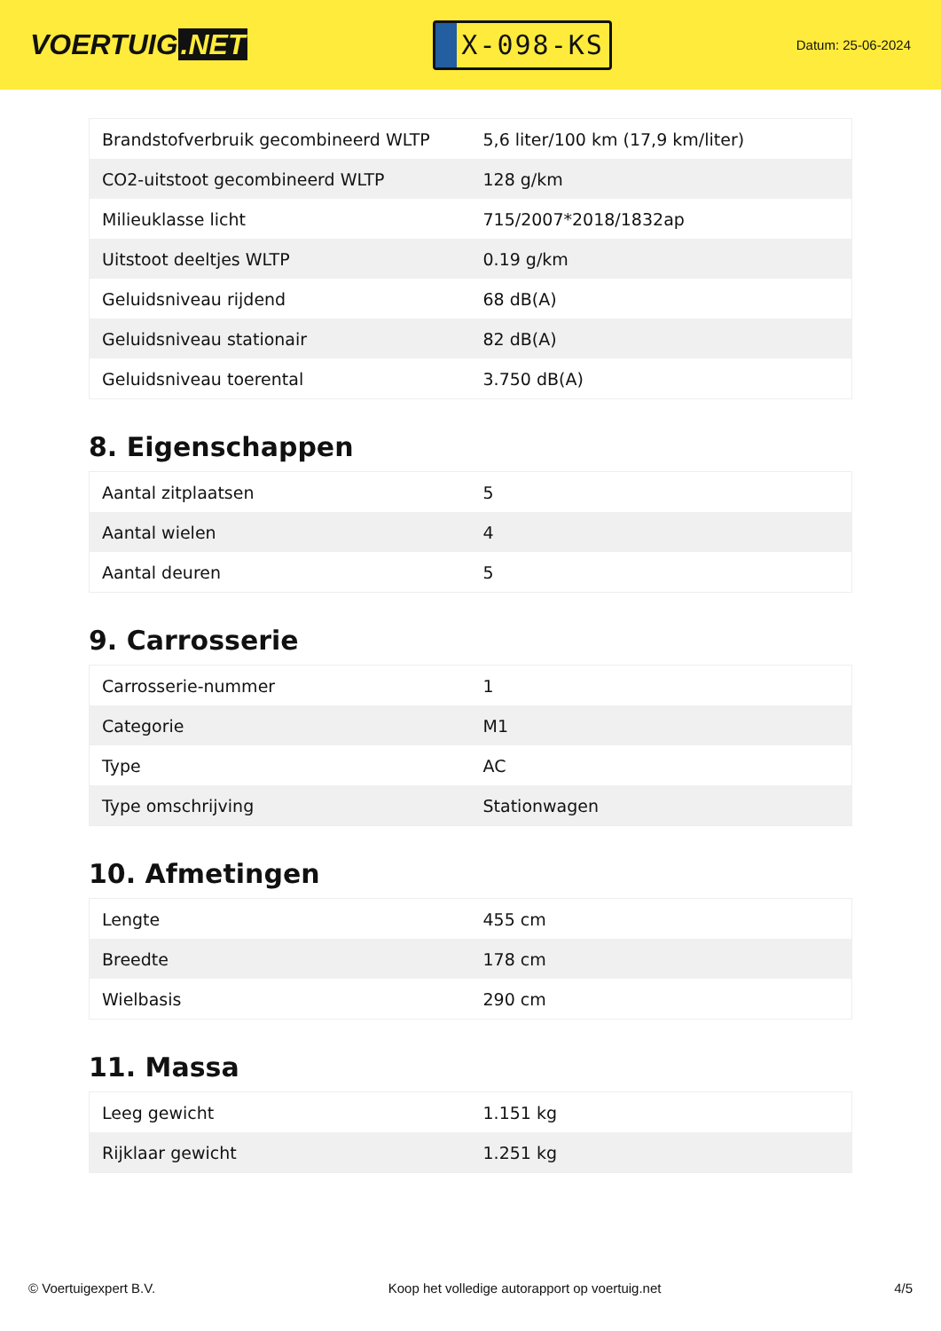VOERTUIG.NET
X-098-KS
Datum: 25-06-2024
| Brandstofverbruik gecombineerd WLTP | 5,6 liter/100 km (17,9 km/liter) |
| CO2-uitstoot gecombineerd WLTP | 128 g/km |
| Milieuklasse licht | 715/2007*2018/1832ap |
| Uitstoot deeltjes WLTP | 0.19 g/km |
| Geluidsniveau rijdend | 68 dB(A) |
| Geluidsniveau stationair | 82 dB(A) |
| Geluidsniveau toerental | 3.750 dB(A) |
8. Eigenschappen
| Aantal zitplaatsen | 5 |
| Aantal wielen | 4 |
| Aantal deuren | 5 |
9. Carrosserie
| Carrosserie-nummer | 1 |
| Categorie | M1 |
| Type | AC |
| Type omschrijving | Stationwagen |
10. Afmetingen
| Lengte | 455 cm |
| Breedte | 178 cm |
| Wielbasis | 290 cm |
11. Massa
| Leeg gewicht | 1.151 kg |
| Rijklaar gewicht | 1.251 kg |
© Voertuigexpert B.V. Koop het volledige autorapport op voertuig.net 4/5